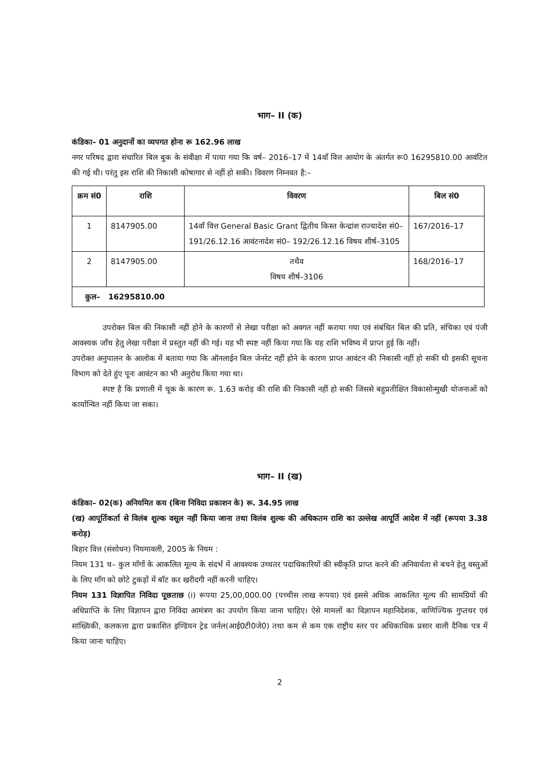भाग– II (क)
कंडिका– 01 अनुदानों का व्यपगत होना रू 162.96 लाख
नगर परिषद द्वारा संधारित बिल बुक के संवीक्षा में पाया गया कि वर्ष– 2016–17 में 14वाँ वित्त आयोग के अंतर्गत रू0 16295810.00 आवंटित की गई थी। परंतु इस राशि की निकासी कोषागार से नहीं हो सकी। विवरण निम्नवत है:–
| क्रम सं0 | राशि | विवरण | बिल सं0 |
| --- | --- | --- | --- |
| 1 | 8147905.00 | 14वाँ वित्त General Basic Grant द्वितीय किस्त केन्द्रांश राज्यादेश सं0–191/26.12.16 आवंटनादेश सं0– 192/26.12.16 विषय शीर्ष–3105 | 167/2016–17 |
| 2 | 8147905.00 | तथैव विषय शीर्ष–3106 | 168/2016–17 |
| कुल– 16295810.00 | | | |
उपरोक्त बिल की निकासी नहीं होने के कारणों से लेखा परीक्षा को अवगत नहीं कराया गया एवं संबंधित बिल की प्रति, संचिका एवं पंजी आवश्यक जाँच हेतु लेखा परीक्षा में प्रस्तुत नहीं की गई। यह भी स्पष्ट नहीं किया गया कि यह राशि भविष्य में प्राप्त हुई कि नहीं।
उपरोक्त अनुपालन के आलोक में बताया गया कि ऑनलाईन बिल जेनरेट नहीं होने के कारण प्राप्त आवंटन की निकासी नहीं हो सकी थी इसकी सूचना विभाग को देते हुंए पूनः आवंटन का भी अनुरोध किया गया था।
स्पष्ट है कि प्रणाली में चूक के कारण रू. 1.63 करोड़ की राशि की निकासी नहीं हो सकी जिससे बहुप्रतीक्षित विकासोन्मुखी योजनाओं को कार्यान्वित नहीं किया जा सका।
भाग– II (ख)
कंडिका– 02(क) अनियमित कय (बिना निविदा प्रकाशन के) रू. 34.95 लाख
(ख) आपूर्तिकर्ता से विलंब शुल्क वसूल नहीं किया जाना तथा विलंब शुल्क की अधिकतम राशि का उल्लेख आपूर्ति आदेश में नहीं (रूपया 3.38 करोड़)
बिहार वित्त (संशोधन) नियमावली, 2005 के नियम :
नियम 131 च– कुल माँगों के आकलित मूल्य के संदर्भ में आवश्यक उच्चतर पदाधिकारियों की स्वीकृति प्राप्त करने की अनिवार्यता से बचने हेतु वस्तुओं के लिए माँग को छोटे टुकड़ों में बाँट कर खरीदगी नहीं करनी चाहिए।
नियम 131 विज्ञापित निविदा पूछताछ (i) रूपया 25,00,000.00 (पच्चीस लाख रूपया) एवं इससे अधिक आकलित मूल्य की सामग्रियों की अधिप्राप्ति के लिए विज्ञापन द्वारा निविदा आमंत्रण का उपयोग किया जाना चाहिए। ऐसे मामलों का विज्ञापन महानिदेशक, वाणिज्यिक गुप्तचर एवं सांख्यिकी, कलकत्ता द्वारा प्रकाशित इण्डियन ट्रेड जर्नल(आई0टी0जे0) तथा कम से कम एक राष्ट्रीय स्तर पर अधिकाधिक प्रसार वाली दैनिक पत्र में किया जाना चाहिए।
2